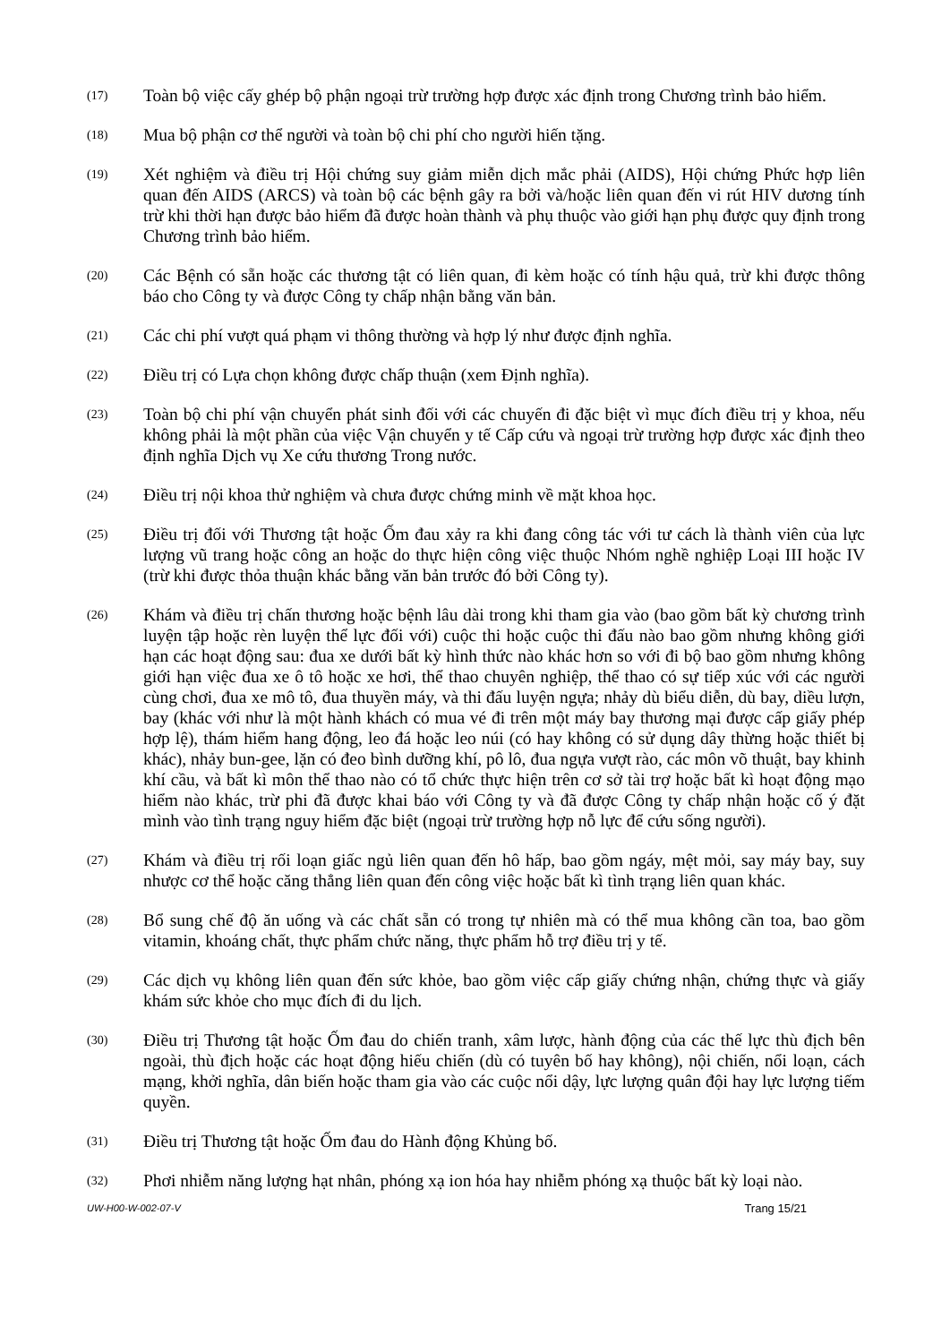(17)
Toàn bộ việc cấy ghép bộ phận ngoại trừ trường hợp được xác định trong Chương trình bảo hiểm.
(18)
Mua bộ phận cơ thể người và toàn bộ chi phí cho người hiến tặng.
(19)
Xét nghiệm và điều trị Hội chứng suy giảm miễn dịch mắc phải (AIDS), Hội chứng Phức hợp liên quan đến AIDS (ARCS) và toàn bộ các bệnh gây ra bởi và/hoặc liên quan đến vi rút HIV dương tính trừ khi thời hạn được bảo hiểm đã được hoàn thành và phụ thuộc vào giới hạn phụ được quy định trong Chương trình bảo hiểm.
(20)
Các Bệnh có sẵn hoặc các thương tật có liên quan, đi kèm hoặc có tính hậu quả, trừ khi được thông báo cho Công ty và được Công ty chấp nhận bằng văn bản.
(21)
Các chi phí vượt quá phạm vi thông thường và hợp lý như được định nghĩa.
(22)
Điều trị có Lựa chọn không được chấp thuận (xem Định nghĩa).
(23)
Toàn bộ chi phí vận chuyển phát sinh đối với các chuyến đi đặc biệt vì mục đích điều trị y khoa, nếu không phải là một phần của việc Vận chuyển y tế Cấp cứu và ngoại trừ trường hợp được xác định theo định nghĩa Dịch vụ Xe cứu thương Trong nước.
(24)
Điều trị nội khoa thử nghiệm và chưa được chứng minh về mặt khoa học.
(25)
Điều trị đối với Thương tật hoặc Ốm đau xảy ra khi đang công tác với tư cách là thành viên của lực lượng vũ trang hoặc công an hoặc do thực hiện công việc thuộc Nhóm nghề nghiệp Loại III hoặc IV (trừ khi được thỏa thuận khác bằng văn bản trước đó bởi Công ty).
(26)
Khám và điều trị chấn thương hoặc bệnh lâu dài trong khi tham gia vào (bao gồm bất kỳ chương trình luyện tập hoặc rèn luyện thể lực đối với) cuộc thi hoặc cuộc thi đấu nào bao gồm nhưng không giới hạn các hoạt động sau: đua xe dưới bất kỳ hình thức nào khác hơn so với đi bộ bao gồm nhưng không giới hạn việc đua xe ô tô hoặc xe hơi, thể thao chuyên nghiệp, thể thao có sự tiếp xúc với các người cùng chơi, đua xe mô tô, đua thuyền máy, và thi đấu luyện ngựa; nhảy dù biểu diễn, dù bay, diều lượn, bay (khác với như là một hành khách có mua vé đi trên một máy bay thương mại được cấp giấy phép hợp lệ), thám hiểm hang động, leo đá hoặc leo núi (có hay không có sử dụng dây thừng hoặc thiết bị khác), nhảy bun-gee, lặn có đeo bình dưỡng khí, pô lô, đua ngựa vượt rào, các môn võ thuật, bay khinh khí cầu, và bất kì môn thể thao nào có tổ chức thực hiện trên cơ sở tài trợ hoặc bất kì hoạt động mạo hiểm nào khác, trừ phi đã được khai báo với Công ty và đã được Công ty chấp nhận hoặc cố ý đặt mình vào tình trạng nguy hiểm đặc biệt (ngoại trừ trường hợp nỗ lực để cứu sống người).
(27)
Khám và điều trị rối loạn giấc ngủ liên quan đến hô hấp, bao gồm ngáy, mệt mỏi, say máy bay, suy nhược cơ thể hoặc căng thẳng liên quan đến công việc hoặc bất kì tình trạng liên quan khác.
(28)
Bổ sung chế độ ăn uống và các chất sẵn có trong tự nhiên mà có thể mua không cần toa, bao gồm vitamin, khoáng chất, thực phẩm chức năng, thực phẩm hỗ trợ điều trị y tế.
(29)
Các dịch vụ không liên quan đến sức khỏe, bao gồm việc cấp giấy chứng nhận, chứng thực và giấy khám sức khỏe cho mục đích đi du lịch.
(30)
Điều trị Thương tật hoặc Ốm đau do chiến tranh, xâm lược, hành động của các thế lực thù địch bên ngoài, thù địch hoặc các hoạt động hiếu chiến (dù có tuyên bố hay không), nội chiến, nổi loạn, cách mạng, khởi nghĩa, dân biến hoặc tham gia vào các cuộc nổi dậy, lực lượng quân đội hay lực lượng tiếm quyền.
(31)
Điều trị Thương tật hoặc Ốm đau do Hành động Khủng bố.
(32)
Phơi nhiễm năng lượng hạt nhân, phóng xạ ion hóa hay nhiễm phóng xạ thuộc bất kỳ loại nào.
UW-H00-W-002-07-V Trang 15/21